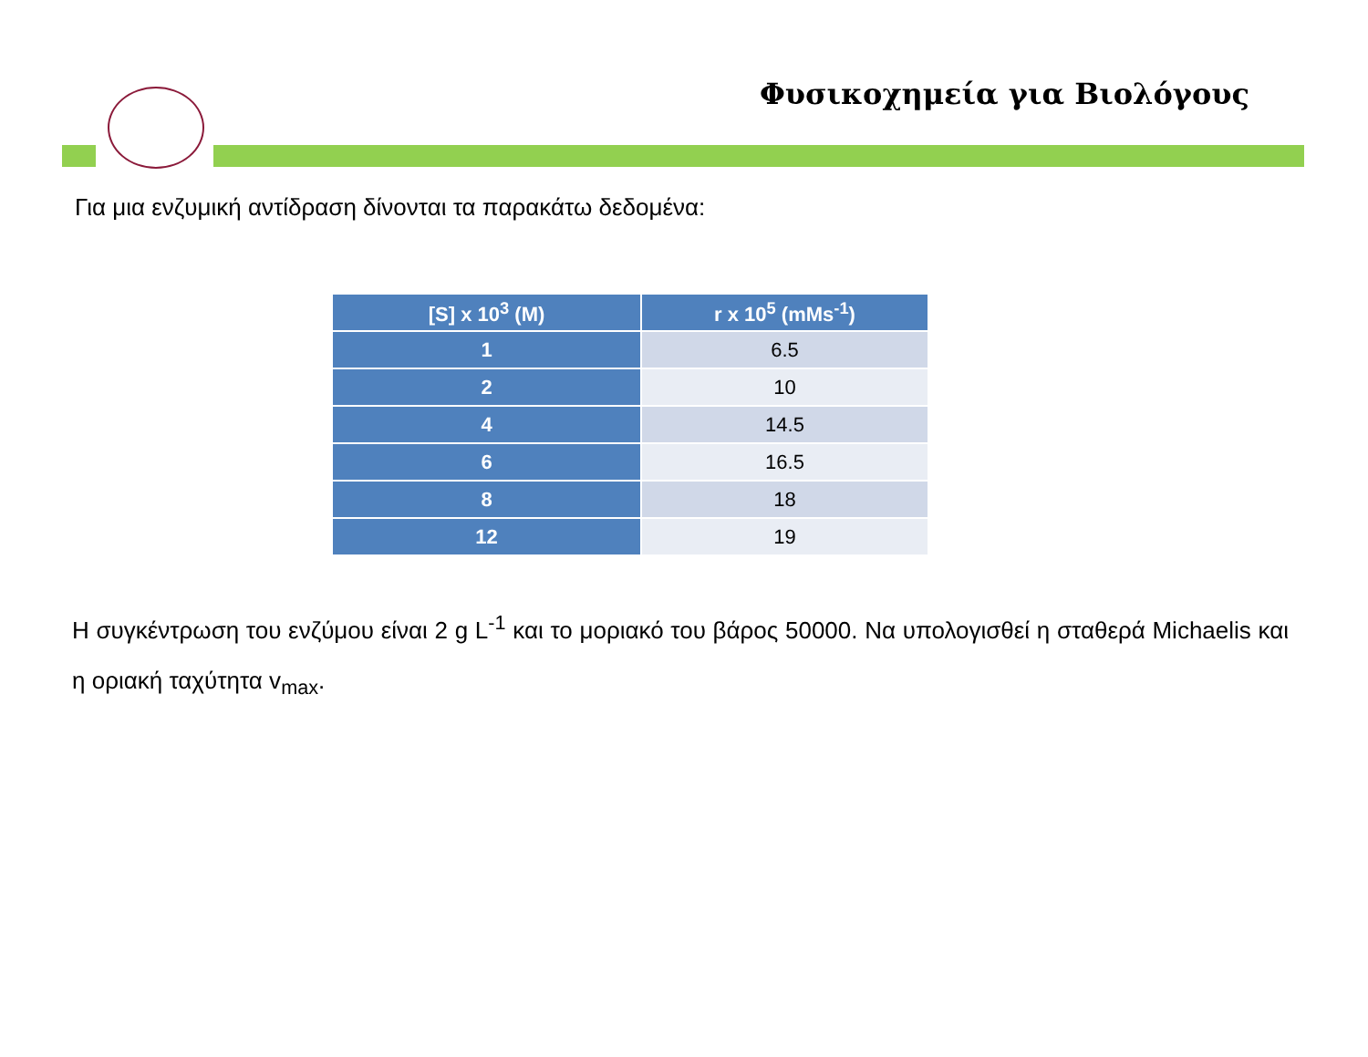Φυσικοχημεία για Βιολόγους
Για μια ενζυμική αντίδραση δίνονται τα παρακάτω δεδομένα:
| [S] x 10<sup>3</sup> (M) | r x 10<sup>5</sup> (mMs<sup>-1</sup>) |
| --- | --- |
| 1 | 6.5 |
| 2 | 10 |
| 4 | 14.5 |
| 6 | 16.5 |
| 8 | 18 |
| 12 | 19 |
Η συγκέντρωση του ενζύμου είναι 2 g L<sup>-1</sup> και το μοριακό του βάρος 50000. Να υπολογισθεί η σταθερά Michaelis και η οριακή ταχύτητα v<sub>max</sub>.